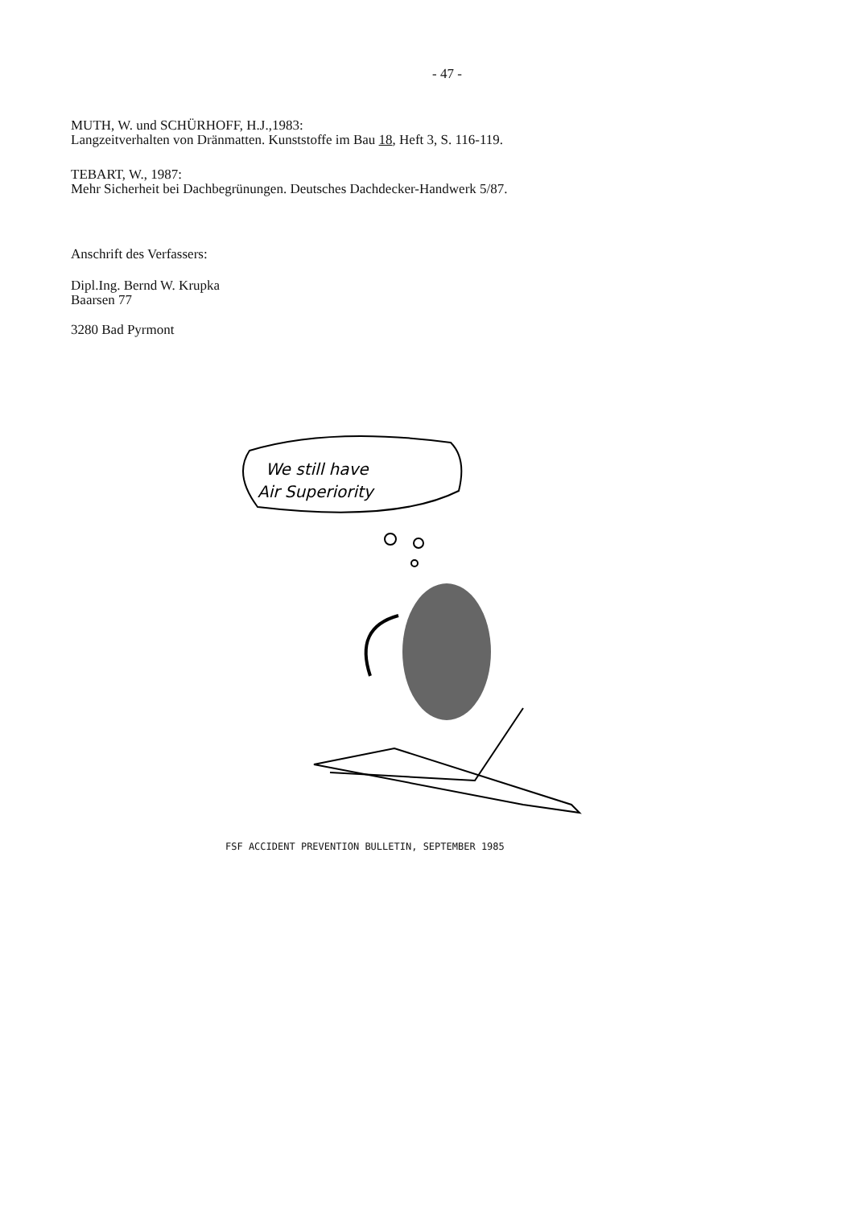- 47 -
MUTH, W. und SCHÜRHOFF, H.J.,1983:
Langzeitverhalten von Dränmatten. Kunststoffe im Bau 18, Heft 3, S. 116-119.
TEBART, W., 1987:
Mehr Sicherheit bei Dachbegrünungen. Deutsches Dachdecker-Handwerk 5/87.
Anschrift des Verfassers:
Dipl.Ing. Bernd W. Krupka
Baarsen 77
3280 Bad Pyrmont
We still have
Air Superiority
FSF ACCIDENT PREVENTION BULLETIN, SEPTEMBER 1985